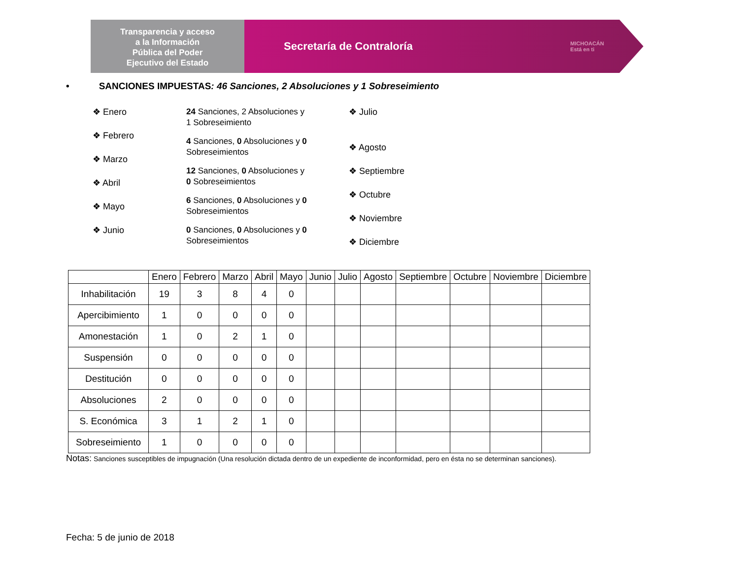Transparencia y acceso
a la Información
Pública del Poder
Ejecutivo del Estado
Secretaría de Contraloría MICHOACÁN
Está en ti
• SANCIONES IMPUESTAS: 46 Sanciones, 2 Absoluciones y 1 Sobreseimiento
❖ Enero
❖ Febrero
❖ Marzo
❖ Abril
❖ Mayo
❖ Junio
24 Sanciones, 2 Absoluciones y
1 Sobreseimiento
4 Sanciones, 0 Absoluciones y 0
Sobreseimientos
12 Sanciones, 0 Absoluciones y
0 Sobreseimientos
6 Sanciones, 0 Absoluciones y 0
Sobreseimientos
0 Sanciones, 0 Absoluciones y 0
Sobreseimientos
❖ Julio
❖ Agosto
❖ Septiembre
❖ Octubre
❖ Noviembre
❖ Diciembre
| | Enero | Febrero | Marzo | Abril | Mayo | Junio | Julio | Agosto | Septiembre | Octubre | Noviembre | Diciembre |
| --- | --- | --- | --- | --- | --- | --- | --- | --- | --- | --- | --- | --- |
| Inhabilitación | 19 | 3 | 8 | 4 | 0 | | | | | | | |
| Apercibimiento | 1 | 0 | 0 | 0 | 0 | | | | | | | |
| Amonestación | 1 | 0 | 2 | 1 | 0 | | | | | | | |
| Suspensión | 0 | 0 | 0 | 0 | 0 | | | | | | | |
| Destitución | 0 | 0 | 0 | 0 | 0 | | | | | | | |
| Absoluciones | 2 | 0 | 0 | 0 | 0 | | | | | | | |
| S. Económica | 3 | 1 | 2 | 1 | 0 | | | | | | | |
| Sobreseimiento | 1 | 0 | 0 | 0 | 0 | | | | | | | |
Notas: Sanciones susceptibles de impugnación (Una resolución dictada dentro de un expediente de inconformidad, pero en ésta no se determinan sanciones).
Fecha: 5 de junio de 2018